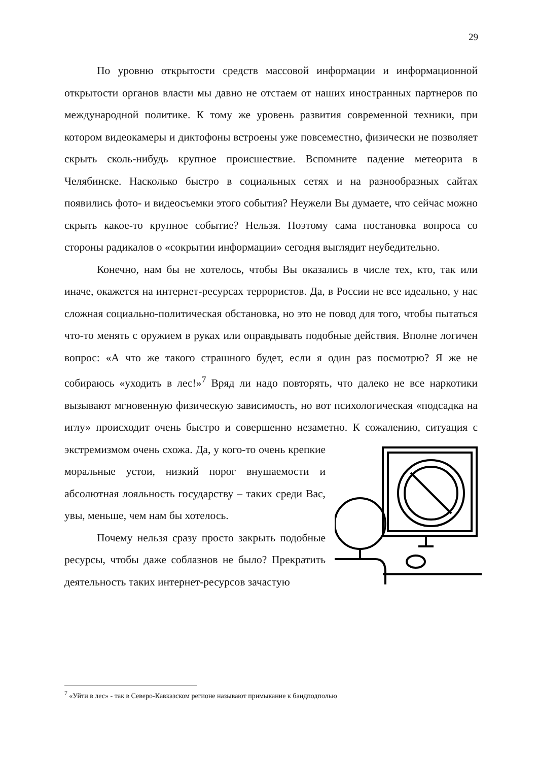29
По уровню открытости средств массовой информации и информационной открытости органов власти мы давно не отстаем от наших иностранных партнеров по международной политике. К тому же уровень развития современной техники, при котором видеокамеры и диктофоны встроены уже повсеместно, физически не позволяет скрыть сколь-нибудь крупное происшествие. Вспомните падение метеорита в Челябинске. Насколько быстро в социальных сетях и на разнообразных сайтах появились фото- и видеосъемки этого события? Неужели Вы думаете, что сейчас можно скрыть какое-то крупное событие? Нельзя. Поэтому сама постановка вопроса со стороны радикалов о «сокрытии информации» сегодня выглядит неубедительно.
Конечно, нам бы не хотелось, чтобы Вы оказались в числе тех, кто, так или иначе, окажется на интернет-ресурсах террористов. Да, в России не все идеально, у нас сложная социально-политическая обстановка, но это не повод для того, чтобы пытаться что-то менять с оружием в руках или оправдывать подобные действия. Вполне логичен вопрос: «А что же такого страшного будет, если я один раз посмотрю? Я же не собираюсь «уходить в лес!»<sup>7</sup> Вряд ли надо повторять, что далеко не все наркотики вызывают мгновенную физическую зависимость, но вот психологическая «подсадка на иглу» происходит очень быстро и совершенно незаметно. К сожалению, ситуация с экстремизмом очень схожа. Да, у кого-то очень крепкие моральные устои, низкий порог внушаемости и абсолютная лояльность государству – таких среди Вас, увы, меньше, чем нам бы хотелось.
Почему нельзя сразу просто закрыть подобные ресурсы, чтобы даже соблазнов не было? Прекратить деятельность таких интернет-ресурсов зачастую
<sup>7</sup> «Уйти в лес» - так в Северо-Кавказском регионе называют примыкание к бандподполью